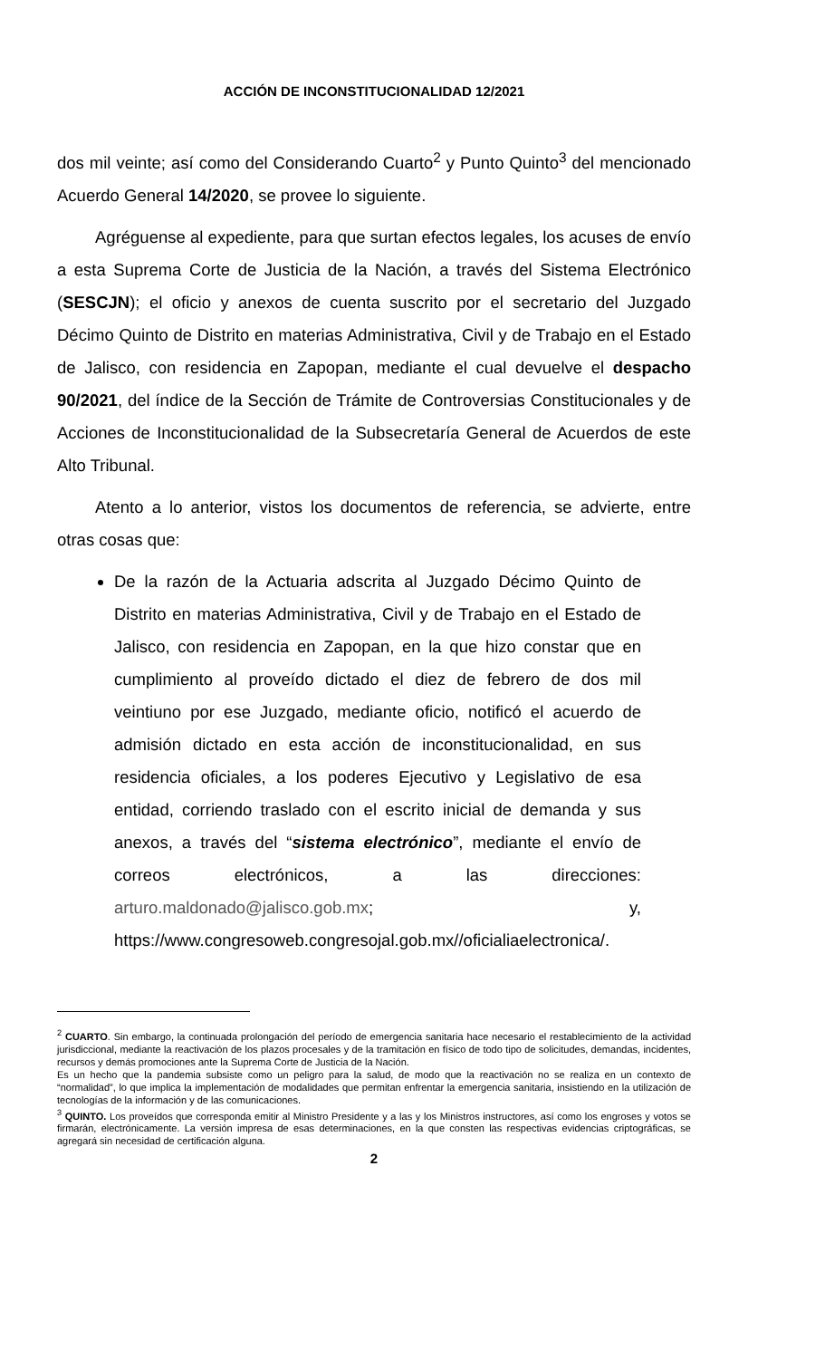ACCIÓN DE INCONSTITUCIONALIDAD 12/2021
dos mil veinte; así como del Considerando Cuarto<sup>2</sup> y Punto Quinto<sup>3</sup> del mencionado Acuerdo General 14/2020, se provee lo siguiente.
Agréguense al expediente, para que surtan efectos legales, los acuses de envío a esta Suprema Corte de Justicia de la Nación, a través del Sistema Electrónico (SESCJN); el oficio y anexos de cuenta suscrito por el secretario del Juzgado Décimo Quinto de Distrito en materias Administrativa, Civil y de Trabajo en el Estado de Jalisco, con residencia en Zapopan, mediante el cual devuelve el despacho 90/2021, del índice de la Sección de Trámite de Controversias Constitucionales y de Acciones de Inconstitucionalidad de la Subsecretaría General de Acuerdos de este Alto Tribunal.
Atento a lo anterior, vistos los documentos de referencia, se advierte, entre otras cosas que:
De la razón de la Actuaria adscrita al Juzgado Décimo Quinto de Distrito en materias Administrativa, Civil y de Trabajo en el Estado de Jalisco, con residencia en Zapopan, en la que hizo constar que en cumplimiento al proveído dictado el diez de febrero de dos mil veintiuno por ese Juzgado, mediante oficio, notificó el acuerdo de admisión dictado en esta acción de inconstitucionalidad, en sus residencia oficiales, a los poderes Ejecutivo y Legislativo de esa entidad, corriendo traslado con el escrito inicial de demanda y sus anexos, a través del “sistema electrónico”, mediante el envío de correos electrónicos, a las direcciones: arturo.maldonado@jalisco.gob.mx; y, https://www.congresoweb.congresojal.gob.mx//oficialiaelectronica/.
<sup>2</sup> CUARTO. Sin embargo, la continuada prolongación del período de emergencia sanitaria hace necesario el restablecimiento de la actividad jurisdiccional, mediante la reactivación de los plazos procesales y de la tramitación en físico de todo tipo de solicitudes, demandas, incidentes, recursos y demás promociones ante la Suprema Corte de Justicia de la Nación.
Es un hecho que la pandemia subsiste como un peligro para la salud, de modo que la reactivación no se realiza en un contexto de “normalidad”, lo que implica la implementación de modalidades que permitan enfrentar la emergencia sanitaria, insistiendo en la utilización de tecnologías de la información y de las comunicaciones.
<sup>3</sup> QUINTO. Los proveídos que corresponda emitir al Ministro Presidente y a las y los Ministros instructores, así como los engroses y votos se firmarán, electrónicamente. La versión impresa de esas determinaciones, en la que consten las respectivas evidencias criptográficas, se agregará sin necesidad de certificación alguna.
2